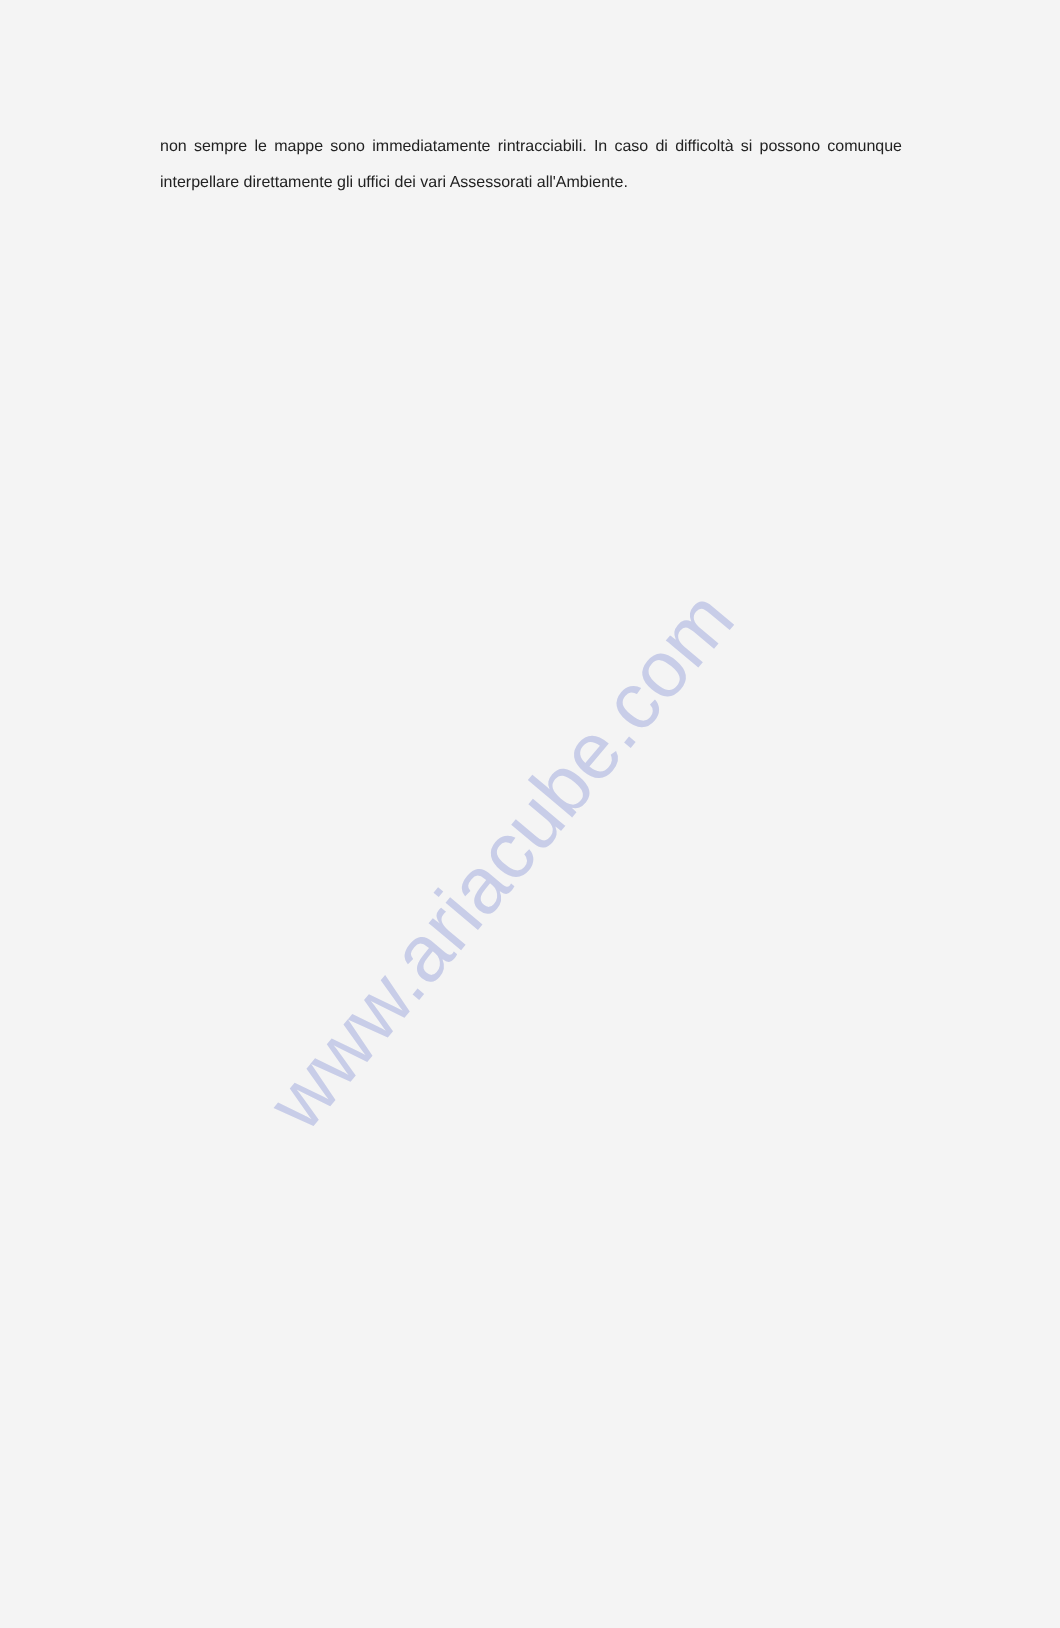non sempre le mappe sono immediatamente rintracciabili. In caso di difficoltà si possono comunque interpellare direttamente gli uffici dei vari Assessorati all'Ambiente.
www.ariacube.com